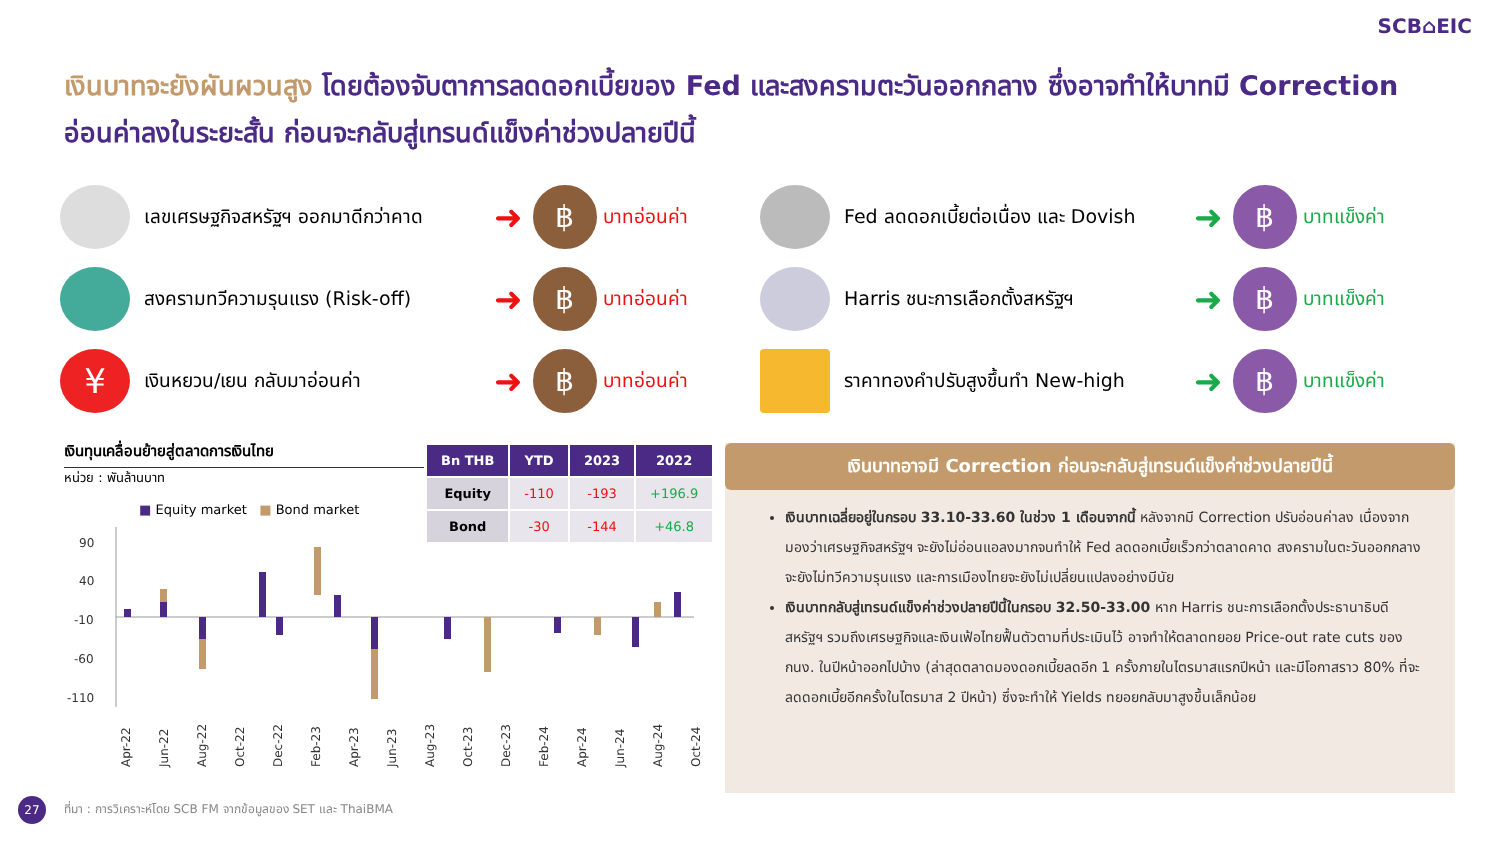SCB⌂EIC
เงินบาทจะยังผันผวนสูง โดยต้องจับตาการลดดอกเบี้ยของ Fed และสงครามตะวันออกกลาง ซึ่งอาจทำให้บาทมี Correction อ่อนค่าลงในระยะสั้น ก่อนจะกลับสู่เทรนด์แข็งค่าช่วงปลายปีนี้
เลขเศรษฐกิจสหรัฐฯ ออกมาดีกว่าคาด
➜
฿
บาทอ่อนค่า
สงครามทวีความรุนแรง (Risk-off)
➜
฿
บาทอ่อนค่า
¥
เงินหยวน/เยน กลับมาอ่อนค่า
➜
฿
บาทอ่อนค่า
Fed ลดดอกเบี้ยต่อเนื่อง และ Dovish
➜
฿
บาทแข็งค่า
Harris ชนะการเลือกตั้งสหรัฐฯ
➜
฿
บาทแข็งค่า
ราคาทองคำปรับสูงขึ้นทำ New-high
➜
฿
บาทแข็งค่า
เงินทุนเคลื่อนย้ายสู่ตลาดการเงินไทย
หน่วย : พันล้านบาท
■ Equity market ■ Bond market
90
40
-10
-60
-110
Apr-22
Jun-22
Aug-22
Oct-22
Dec-22
Feb-23
Apr-23
Jun-23
Aug-23
Oct-23
Dec-23
Feb-24
Apr-24
Jun-24
Aug-24
Oct-24
| Bn THB | YTD | 2023 | 2022 |
| --- | --- | --- | --- |
| Equity | -110 | -193 | +196.9 |
| Bond | -30 | -144 | +46.8 |
เงินบาทอาจมี Correction ก่อนจะกลับสู่เทรนด์แข็งค่าช่วงปลายปีนี้
เงินบาทเฉลี่ยอยู่ในกรอบ 33.10-33.60 ในช่วง 1 เดือนจากนี้ หลังจากมี Correction ปรับอ่อนค่าลง เนื่องจากมองว่าเศรษฐกิจสหรัฐฯ จะยังไม่อ่อนแอลงมากจนทำให้ Fed ลดดอกเบี้ยเร็วกว่าตลาดคาด สงครามในตะวันออกกลางจะยังไม่ทวีความรุนแรง และการเมืองไทยจะยังไม่เปลี่ยนแปลงอย่างมีนัย
เงินบาทกลับสู่เทรนด์แข็งค่าช่วงปลายปีนี้ในกรอบ 32.50-33.00 หาก Harris ชนะการเลือกตั้งประธานาธิบดีสหรัฐฯ รวมถึงเศรษฐกิจและเงินเฟ้อไทยฟื้นตัวตามที่ประเมินไว้ อาจทำให้ตลาดทยอย Price-out rate cuts ของ กนง. ในปีหน้าออกไปบ้าง (ล่าสุดตลาดมองดอกเบี้ยลดอีก 1 ครั้งภายในไตรมาสแรกปีหน้า และมีโอกาสราว 80% ที่จะลดดอกเบี้ยอีกครั้งในไตรมาส 2 ปีหน้า) ซึ่งจะทำให้ Yields ทยอยกลับมาสูงขึ้นเล็กน้อย
27
ที่มา : การวิเคราะห์โดย SCB FM จากข้อมูลของ SET และ ThaiBMA